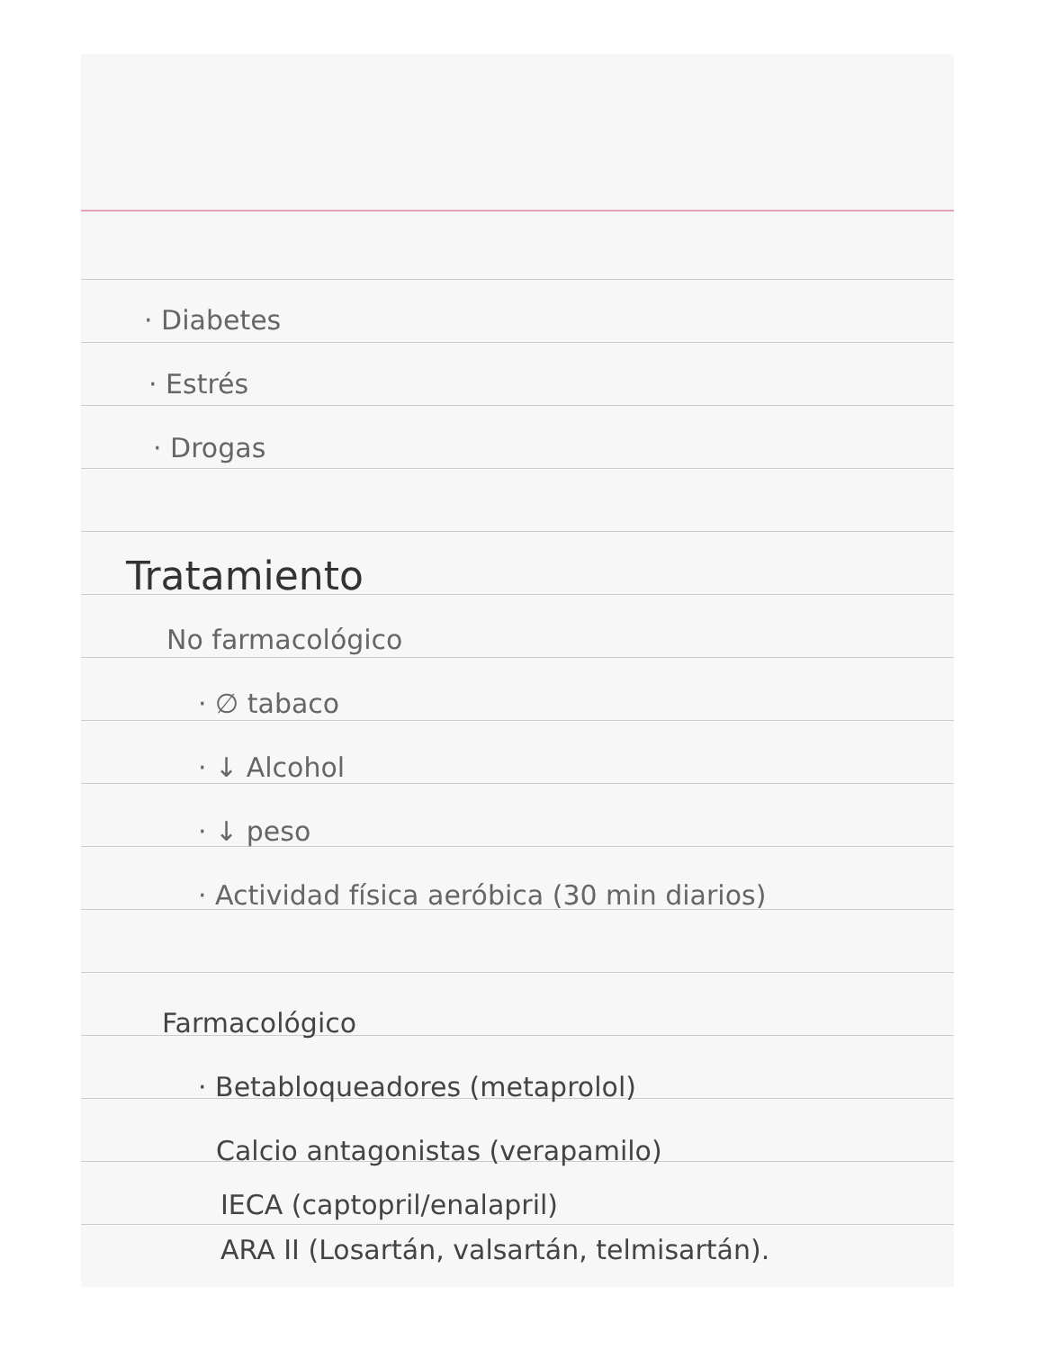· Diabetes
· Estrés
· Drogas
Tratamiento
No farmacológico
· ∅ tabaco
· ↓ Alcohol
· ↓ peso
· Actividad física aeróbica (30 min diarios)
Farmacológico
· Betabloqueadores (metaprolol)
Calcio antagonistas (verapamilo)
IECA (captopril/enalapril)
ARA II (Losartán, valsartán, telmisartán).